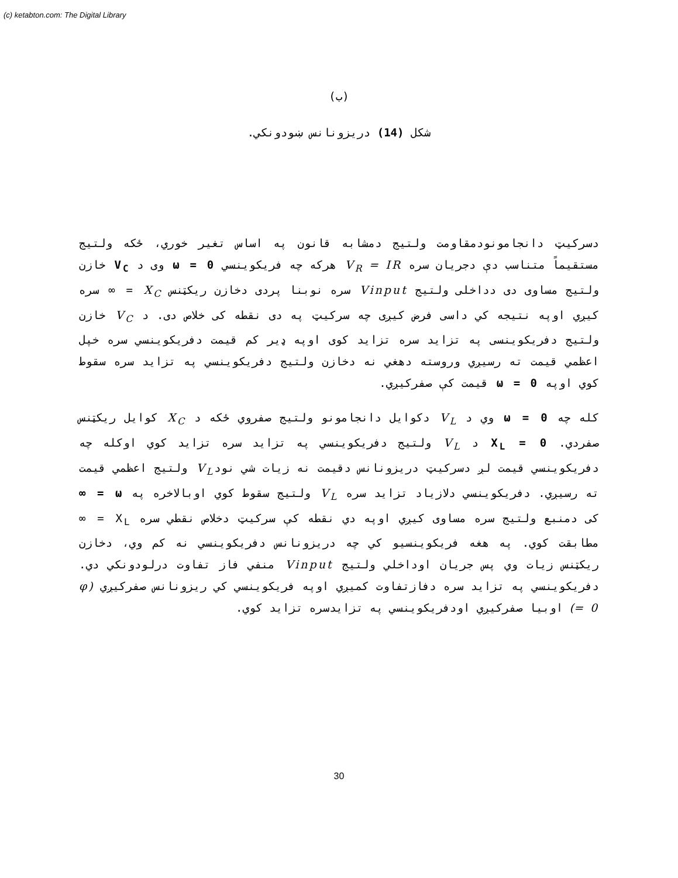(c) ketabton.com: The Digital Library
(ب)
شکل (14) دریزونانس ښودونکي.
دسرکیټ دانجامونودمقاومت ولتیج دمشابه قانون په اساس تغیر خوري، ځکه ولتیج مستقیماً متناسب دې دجریان سره V<sub>R</sub> = IR هرکه چه فریکوینسي ω = 0 وی د V<sub>C</sub> خازن ولتیج مساوی دی دداخلی ولتیج Vinput سره نوبنا پردی دخازن ریکټنس X<sub>C</sub> = ∞ سره کیږي اوپه نتیجه کي داسی فرض کیږی چه سرکیټ په دی نقطه کی خلاص دی. د V<sub>C</sub> خازن ولتیج دفریکوینسی په تزاید سره تزاید کوی اوپه ډیر کم قیمت دفریکوینسي سره خپل اعظمي قیمت ته رسیږي وروسته دهغي نه دخازن ولتیج دفریکوینسي په تزاید سره سقوط کوي اوپه ω = 0 قیمت کې صفرکیږي.
کله چه ω = 0 وي د V<sub>L</sub> دکوایل دانجامونو ولتیج صفروي ځکه د X<sub>C</sub> کوایل ریکټنس صفردي. X<sub>L</sub> = 0 د V<sub>L</sub> ولتیج دفریکوینسي په تزاید سره تزاید کوي اوکله چه دفریکوینسي قیمت لږ دسرکیټ دریزونانس دقیمت نه زیات شي نودV<sub>L</sub> ولتیج اعظمي قیمت ته رسیږي. دفریکوینسي دلازیاد تزاید سره V<sub>L</sub> ولتیج سقوط کوي اوبالاخره په ω = ∞ کی دمنبع ولتیج سره مساوی کیږي اوپه دي نقطه کې سرکیټ دخلاص نقطي سره X<sub>L</sub> = ∞ مطابقت کوي. په هغه فریکوینسیو کي چه دریزونانس دفریکوینسي نه کم وي، دخازن ریکټنس زیات وي پس جریان اوداخلي ولتیج Vinput منفي فاز تفاوت درلودونکي دي. دفریکوینسي په تزاید سره دفازتفاوت کمیږي اوپه فریکوینسي کي ریزونانس صفرکیږي (φ = 0) اوبیا صفرکیږي اودفریکوینسي په تزایدسره تزاید کوي.
30